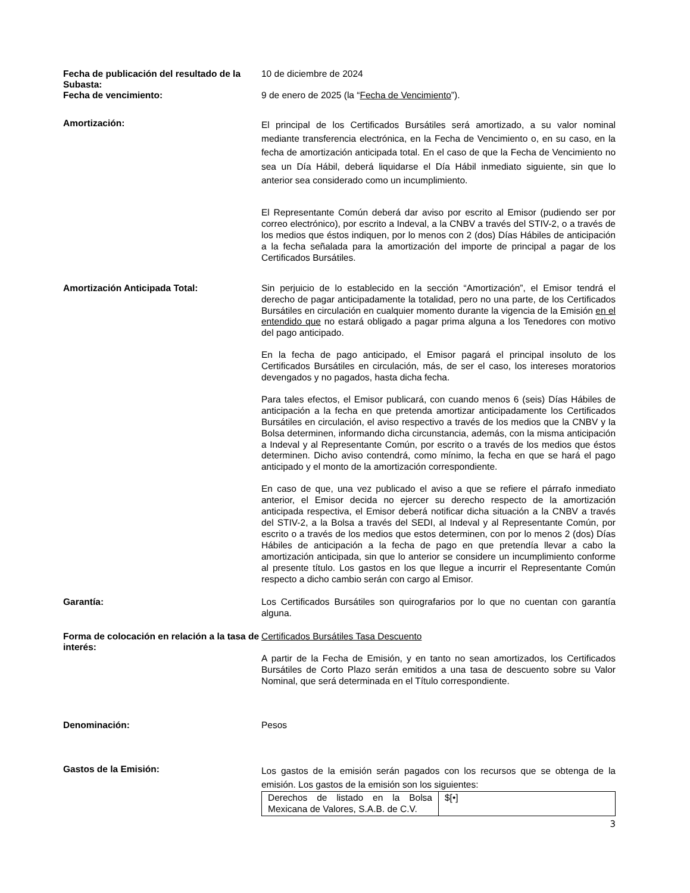Fecha de publicación del resultado de la Subasta:
10 de diciembre de 2024
Fecha de vencimiento:
9 de enero de 2025 (la “Fecha de Vencimiento”).
Amortización:
El principal de los Certificados Bursátiles será amortizado, a su valor nominal mediante transferencia electrónica, en la Fecha de Vencimiento o, en su caso, en la fecha de amortización anticipada total. En el caso de que la Fecha de Vencimiento no sea un Día Hábil, deberá liquidarse el Día Hábil inmediato siguiente, sin que lo anterior sea considerado como un incumplimiento.
El Representante Común deberá dar aviso por escrito al Emisor (pudiendo ser por correo electrónico), por escrito a Indeval, a la CNBV a través del STIV-2, o a través de los medios que éstos indiquen, por lo menos con 2 (dos) Días Hábiles de anticipación a la fecha señalada para la amortización del importe de principal a pagar de los Certificados Bursátiles.
Amortización Anticipada Total:
Sin perjuicio de lo establecido en la sección “Amortización”, el Emisor tendrá el derecho de pagar anticipadamente la totalidad, pero no una parte, de los Certificados Bursátiles en circulación en cualquier momento durante la vigencia de la Emisión en el entendido que no estará obligado a pagar prima alguna a los Tenedores con motivo del pago anticipado.
En la fecha de pago anticipado, el Emisor pagará el principal insoluto de los Certificados Bursátiles en circulación, más, de ser el caso, los intereses moratorios devengados y no pagados, hasta dicha fecha.
Para tales efectos, el Emisor publicará, con cuando menos 6 (seis) Días Hábiles de anticipación a la fecha en que pretenda amortizar anticipadamente los Certificados Bursátiles en circulación, el aviso respectivo a través de los medios que la CNBV y la Bolsa determinen, informando dicha circunstancia, además, con la misma anticipación a Indeval y al Representante Común, por escrito o a través de los medios que éstos determinen. Dicho aviso contendrá, como mínimo, la fecha en que se hará el pago anticipado y el monto de la amortización correspondiente.
En caso de que, una vez publicado el aviso a que se refiere el párrafo inmediato anterior, el Emisor decida no ejercer su derecho respecto de la amortización anticipada respectiva, el Emisor deberá notificar dicha situación a la CNBV a través del STIV-2, a la Bolsa a través del SEDI, al Indeval y al Representante Común, por escrito o a través de los medios que estos determinen, con por lo menos 2 (dos) Días Hábiles de anticipación a la fecha de pago en que pretendía llevar a cabo la amortización anticipada, sin que lo anterior se considere un incumplimiento conforme al presente título. Los gastos en los que llegue a incurrir el Representante Común respecto a dicho cambio serán con cargo al Emisor.
Garantía:
Los Certificados Bursátiles son quirografarios por lo que no cuentan con garantía alguna.
Forma de colocación en relación a la tasa de interés:
Certificados Bursátiles Tasa Descuento
A partir de la Fecha de Emisión, y en tanto no sean amortizados, los Certificados Bursátiles de Corto Plazo serán emitidos a una tasa de descuento sobre su Valor Nominal, que será determinada en el Título correspondiente.
Denominación:
Pesos
Gastos de la Emisión:
Los gastos de la emisión serán pagados con los recursos que se obtenga de la emisión. Los gastos de la emisión son los siguientes:
| Derechos de listado en la Bolsa Mexicana de Valores, S.A.B. de C.V. | $[•] |
3